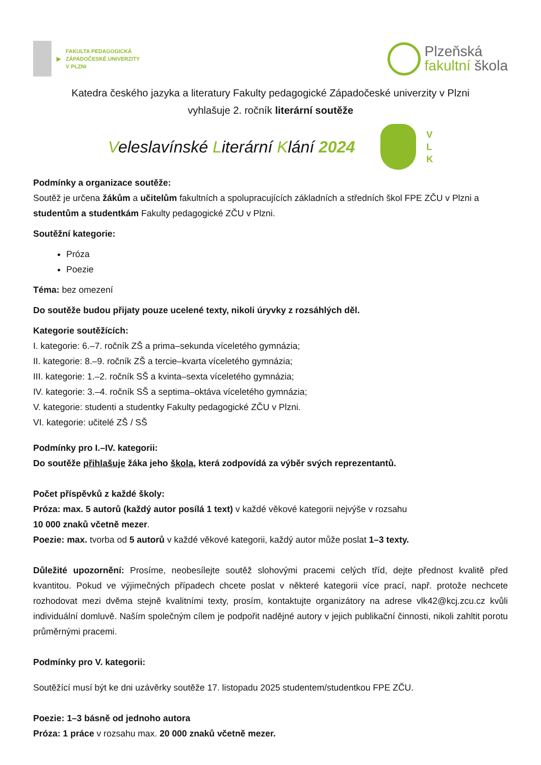▶
FAKULTA PEDAGOGICKÁ
ZÁPADOČESKÉ UNIVERZITY
V PLZNI
Plzeňská
fakultní škola
Katedra českého jazyka a literatury Fakulty pedagogické Západočeské univerzity v Plzni
vyhlašuje 2. ročník literární soutěže
Veleslavínské Literární Klání 2024
V
L
K
Podmínky a organizace soutěže:
Soutěž je určena žákům a učitelům fakultních a spolupracujících základních a středních škol FPE ZČU v Plzni a studentům a studentkám Fakulty pedagogické ZČU v Plzni.
Soutěžní kategorie:
Próza
Poezie
Téma: bez omezení
Do soutěže budou přijaty pouze ucelené texty, nikoli úryvky z rozsáhlých děl.
Kategorie soutěžících:
I. kategorie: 6.–7. ročník ZŠ a prima–sekunda víceletého gymnázia;
II. kategorie: 8.–9. ročník ZŠ a tercie–kvarta víceletého gymnázia;
III. kategorie: 1.–2. ročník SŠ a kvinta–sexta víceletého gymnázia;
IV. kategorie: 3.–4. ročník SŠ a septima–oktáva víceletého gymnázia;
V. kategorie: studenti a studentky Fakulty pedagogické ZČU v Plzni.
VI. kategorie: učitelé ZŠ / SŠ
Podmínky pro I.–IV. kategorii:
Do soutěže přihlašuje žáka jeho škola, která zodpovídá za výběr svých reprezentantů.
Počet příspěvků z každé školy:
Próza: max. 5 autorů (každý autor posílá 1 text) v každé věkové kategorii nejvýše v rozsahu
10 000 znaků včetně mezer.
Poezie: max. tvorba od 5 autorů v každé věkové kategorii, každý autor může poslat 1–3 texty.
Důležité upozornění: Prosíme, neobesílejte soutěž slohovými pracemi celých tříd, dejte přednost kvalitě před kvantitou. Pokud ve výjimečných případech chcete poslat v některé kategorii více prací, např. protože nechcete rozhodovat mezi dvěma stejně kvalitními texty, prosím, kontaktujte organizátory na adrese vlk42@kcj.zcu.cz kvůli individuální domluvě. Naším společným cílem je podpořit nadějné autory v jejich publikační činnosti, nikoli zahltit porotu průměrnými pracemi.
Podmínky pro V. kategorii:
Soutěžící musí být ke dni uzávěrky soutěže 17. listopadu 2025 studentem/studentkou FPE ZČU.
Poezie: 1–3 básně od jednoho autora
Próza: 1 práce v rozsahu max. 20 000 znaků včetně mezer.